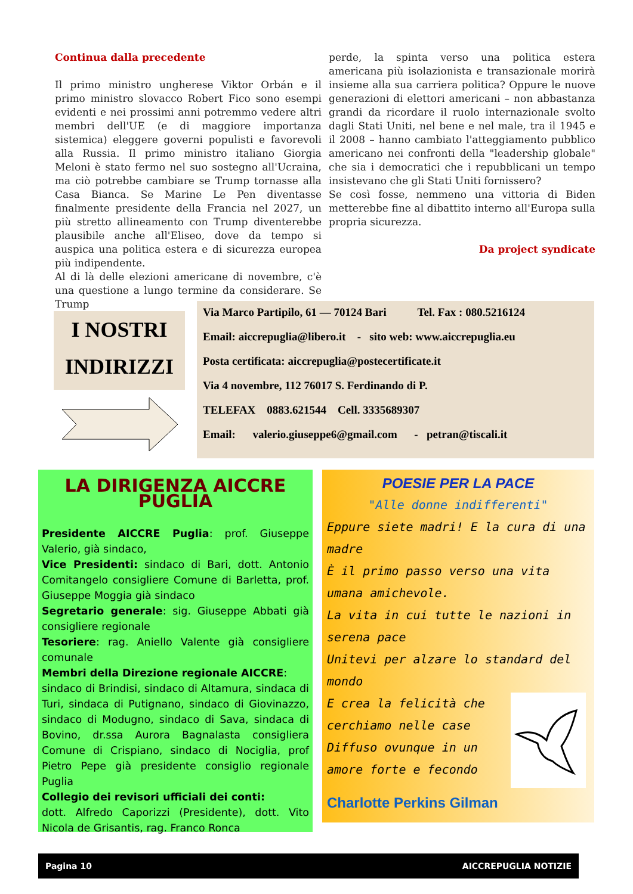Continua dalla precedente
Il primo ministro ungherese Viktor Orbán e il primo ministro slovacco Robert Fico sono esempi evidenti e nei prossimi anni potremmo vedere altri membri dell'UE (e di maggiore importanza sistemica) eleggere governi populisti e favorevoli alla Russia. Il primo ministro italiano Giorgia Meloni è stato fermo nel suo sostegno all'Ucraina, ma ciò potrebbe cambiare se Trump tornasse alla Casa Bianca. Se Marine Le Pen diventasse finalmente presidente della Francia nel 2027, un più stretto allineamento con Trump diventerebbe plausibile anche all'Eliseo, dove da tempo si auspica una politica estera e di sicurezza europea più indipendente.
Al di là delle elezioni americane di novembre, c'è una questione a lungo termine da considerare. Se Trump
perde, la spinta verso una politica estera americana più isolazionista e transazionale morirà insieme alla sua carriera politica? Oppure le nuove generazioni di elettori americani – non abbastanza grandi da ricordare il ruolo internazionale svolto dagli Stati Uniti, nel bene e nel male, tra il 1945 e il 2008 – hanno cambiato l'atteggiamento pubblico americano nei confronti della "leadership globale" che sia i democratici che i repubblicani un tempo insistevano che gli Stati Uniti fornissero?
Se così fosse, nemmeno una vittoria di Biden metterebbe fine al dibattito interno all'Europa sulla propria sicurezza.
Da project syndicate
I NOSTRI
INDIRIZZI
Via Marco Partipilo, 61 — 70124 Bari Tel. Fax : 080.5216124
Email: aiccrepuglia@libero.it - sito web: www.aiccrepuglia.eu
Posta certificata: aiccrepuglia@postecertificate.it
Via 4 novembre, 112 76017 S. Ferdinando di P.
TELEFAX 0883.621544 Cell. 3335689307
Email: valerio.giuseppe6@gmail.com - petran@tiscali.it
LA DIRIGENZA AICCRE PUGLIA
Presidente AICCRE Puglia: prof. Giuseppe Valerio, già sindaco,
Vice Presidenti: sindaco di Bari, dott. Antonio Comitangelo consigliere Comune di Barletta, prof. Giuseppe Moggia già sindaco
Segretario generale: sig. Giuseppe Abbati già consigliere regionale
Tesoriere: rag. Aniello Valente già consigliere comunale
Membri della Direzione regionale AICCRE:
sindaco di Brindisi, sindaco di Altamura, sindaca di Turi, sindaca di Putignano, sindaco di Giovinazzo, sindaco di Modugno, sindaco di Sava, sindaca di Bovino, dr.ssa Aurora Bagnalasta consigliera Comune di Crispiano, sindaco di Nociglia, prof Pietro Pepe già presidente consiglio regionale Puglia
Collegio dei revisori ufficiali dei conti:
dott. Alfredo Caporizzi (Presidente), dott. Vito Nicola de Grisantis, rag. Franco Ronca
POESIE PER LA PACE
"Alle donne indifferenti"
Eppure siete madri! E la cura di una madre
È il primo passo verso una vita umana amichevole.
La vita in cui tutte le nazioni in serena pace
Unitevi per alzare lo standard del mondo
E crea la felicità che cerchiamo nelle case
Diffuso ovunque in un amore forte e fecondo
Charlotte Perkins Gilman
Pagina 10 AICCREPUGLIA NOTIZIE